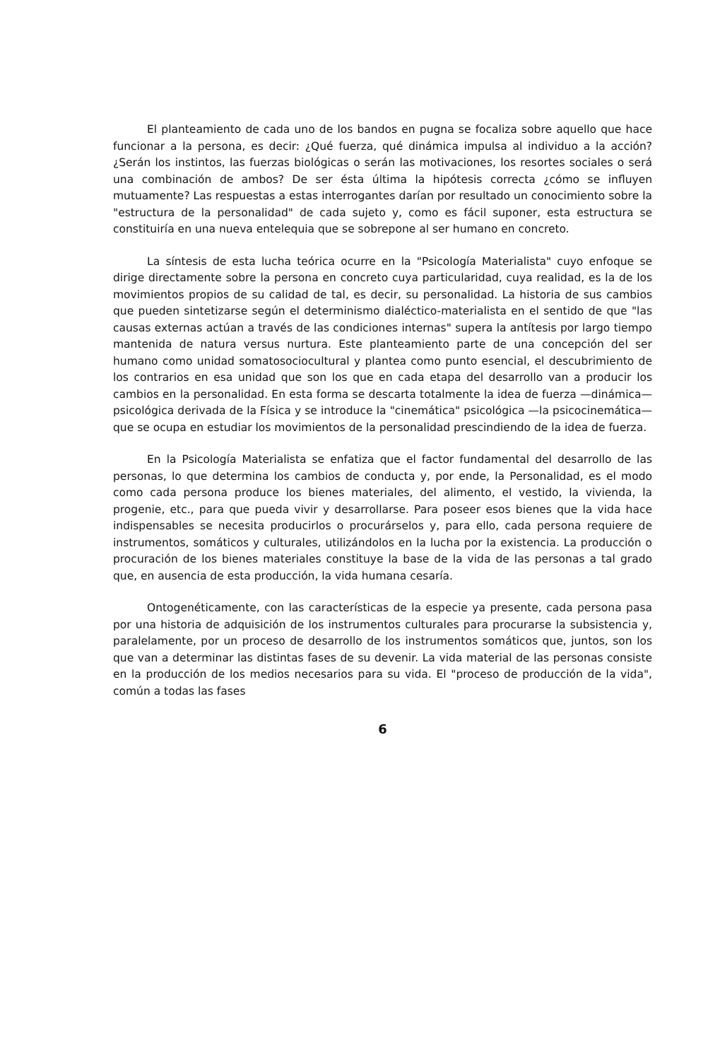El planteamiento de cada uno de los bandos en pugna se focaliza sobre aquello que hace funcionar a la persona, es decir: ¿Qué fuerza, qué dinámica impulsa al individuo a la acción? ¿Serán los instintos, las fuerzas biológicas o serán las motivaciones, los resortes sociales o será una combinación de ambos? De ser ésta última la hipótesis correcta ¿cómo se influyen mutuamente? Las respuestas a estas interrogantes darían por resultado un conocimiento sobre la "estructura de la personalidad" de cada sujeto y, como es fácil suponer, esta estructura se constituiría en una nueva entelequia que se sobrepone al ser humano en concreto.
La síntesis de esta lucha teórica ocurre en la "Psicología Materialista" cuyo enfoque se dirige directamente sobre la persona en concreto cuya particularidad, cuya realidad, es la de los movimientos propios de su calidad de tal, es decir, su personalidad. La historia de sus cambios que pueden sintetizarse según el determinismo dialéctico-materialista en el sentido de que "las causas externas actúan a través de las condiciones internas" supera la antítesis por largo tiempo mantenida de natura versus nurtura. Este planteamiento parte de una concepción del ser humano como unidad somatosociocultural y plantea como punto esencial, el descubrimiento de los contrarios en esa unidad que son los que en cada etapa del desarrollo van a producir los cambios en la personalidad. En esta forma se descarta totalmente la idea de fuerza —dinámica— psicológica derivada de la Física y se introduce la "cinemática" psicológica —la psicocinemática— que se ocupa en estudiar los movimientos de la personalidad prescindiendo de la idea de fuerza.
En la Psicología Materialista se enfatiza que el factor fundamental del desarrollo de las personas, lo que determina los cambios de conducta y, por ende, la Personalidad, es el modo como cada persona produce los bienes materiales, del alimento, el vestido, la vivienda, la progenie, etc., para que pueda vivir y desarrollarse. Para poseer esos bienes que la vida hace indispensables se necesita producirlos o procurárselos y, para ello, cada persona requiere de instrumentos, somáticos y culturales, utilizándolos en la lucha por la existencia. La producción o procuración de los bienes materiales constituye la base de la vida de las personas a tal grado que, en ausencia de esta producción, la vida humana cesaría.
Ontogenéticamente, con las características de la especie ya presente, cada persona pasa por una historia de adquisición de los instrumentos culturales para procurarse la subsistencia y, paralelamente, por un proceso de desarrollo de los instrumentos somáticos que, juntos, son los que van a determinar las distintas fases de su devenir. La vida material de las personas consiste en la producción de los medios necesarios para su vida. El "proceso de producción de la vida", común a todas las fases
6